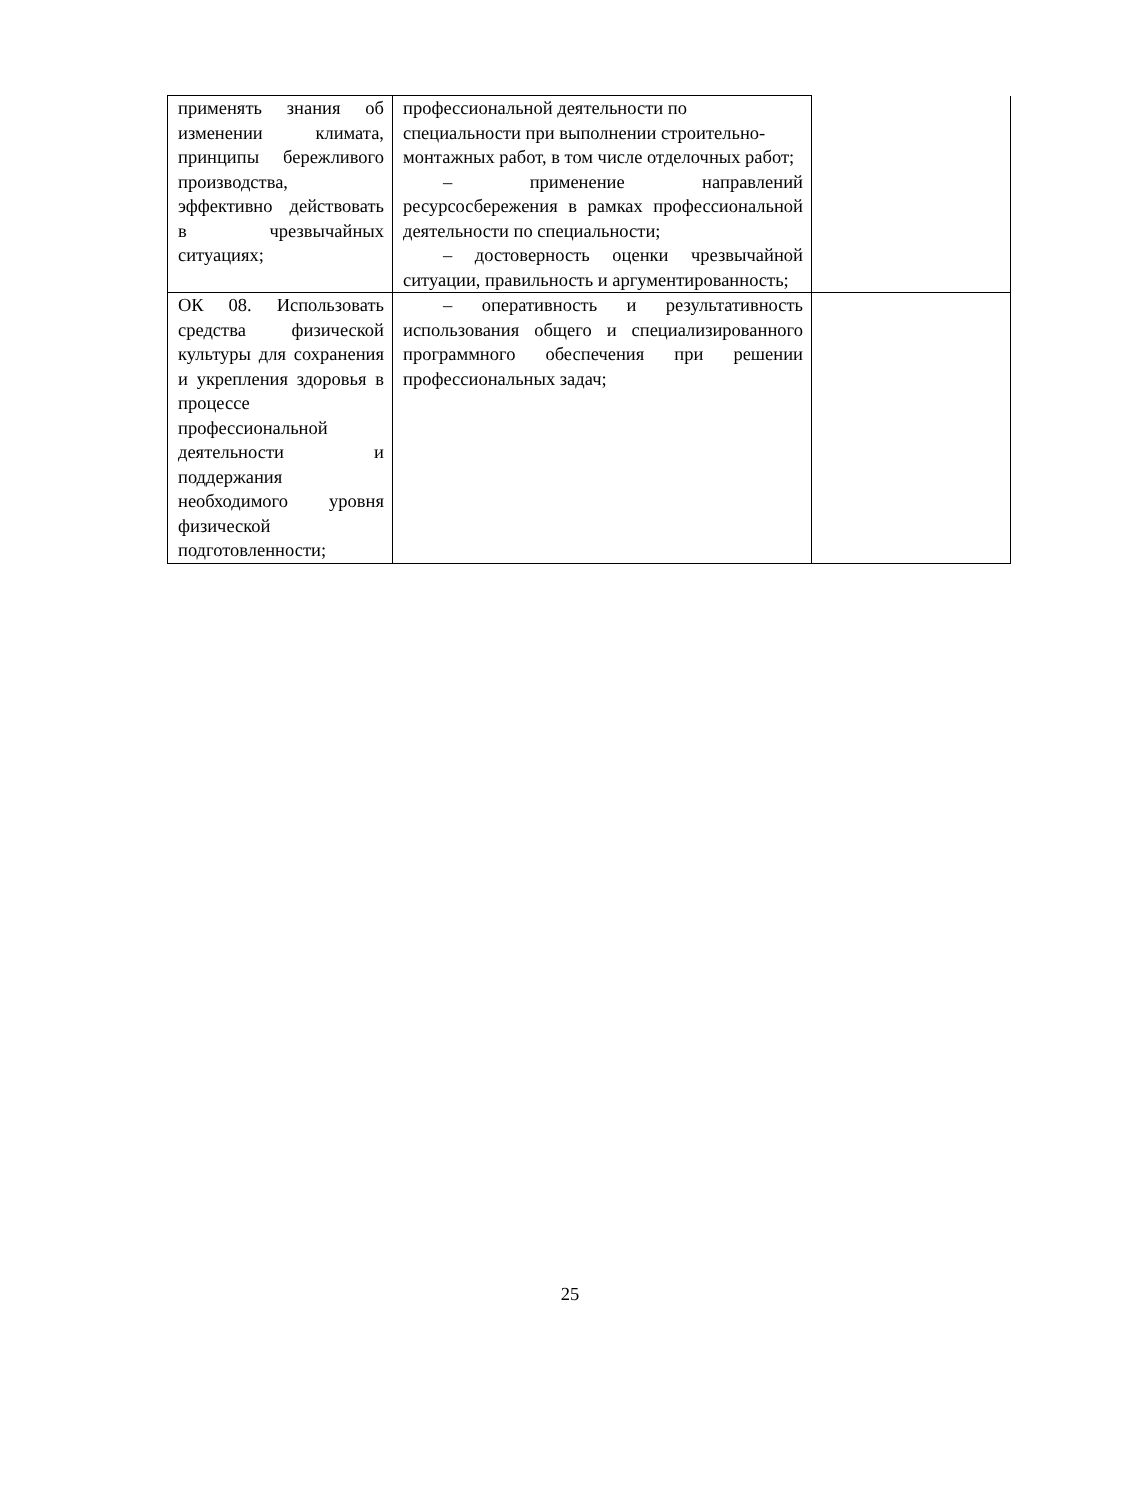| применять знания об изменении климата, принципы бережливого производства, эффективно действовать в чрезвычайных ситуациях; | профессиональной деятельности по специальности при выполнении строительно-монтажных работ, в том числе отделочных работ; – применение направлений ресурсосбережения в рамках профессиональной деятельности по специальности; – достоверность оценки чрезвычайной ситуации, правильность и аргументированность; | |
| ОК 08. Использовать средства физической культуры для сохранения и укрепления здоровья в процессе профессиональной деятельности и поддержания необходимого уровня физической подготовленности; | – оперативность и результативность использования общего и специализированного программного обеспечения при решении профессиональных задач; | |
25